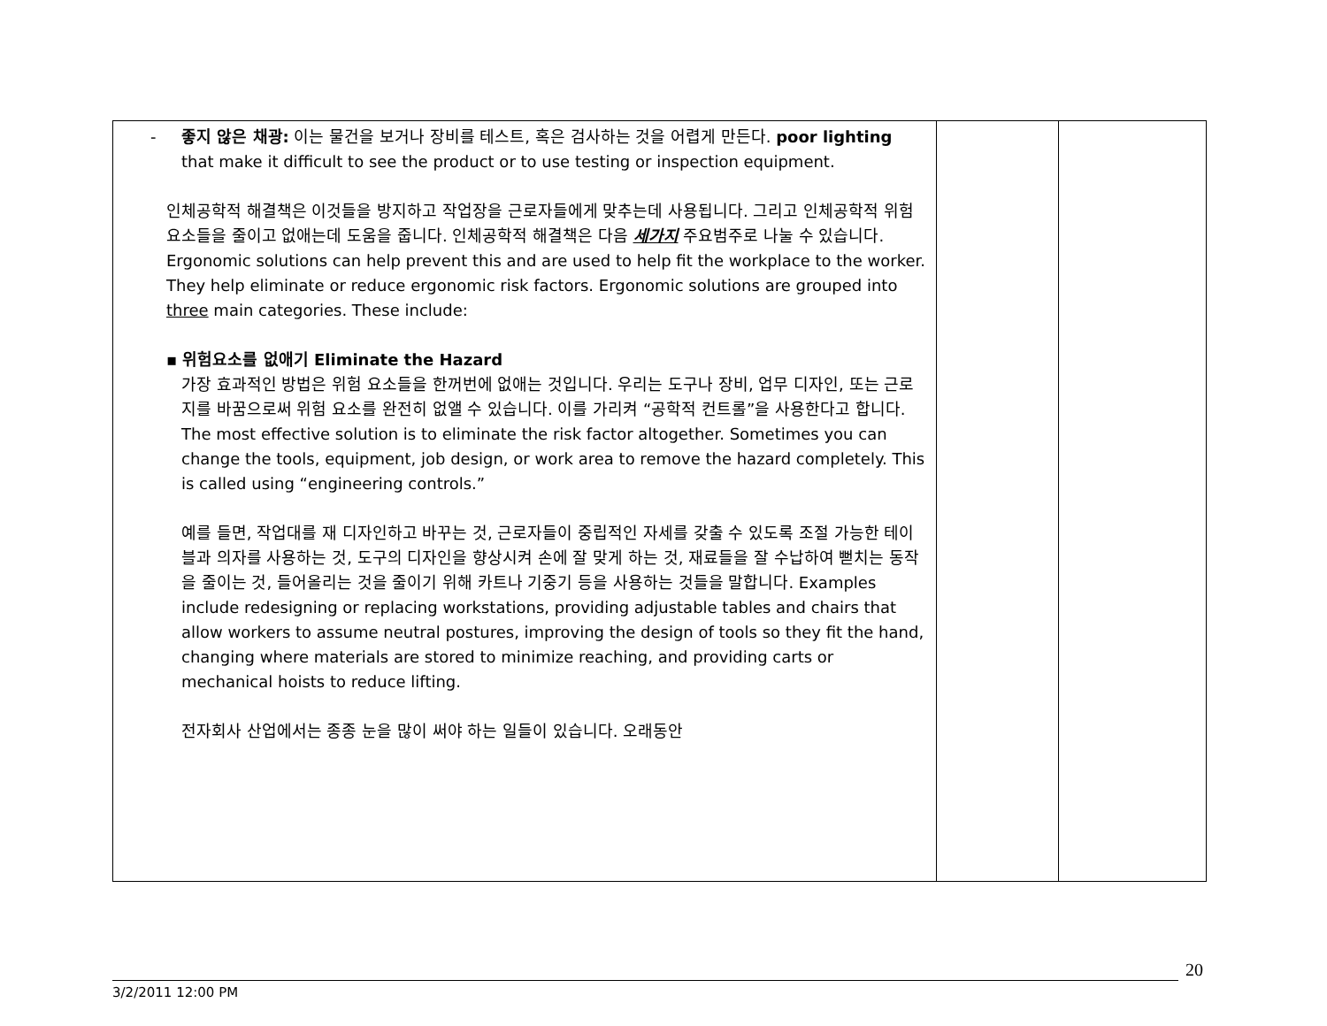| - 좋지 않은 채광: 이는 물건을 보거나 장비를 테스트, 혹은 검사하는 것을 어렵게 만든다. poor lighting that make it difficult to see the product or to use testing or inspection equipment. 인체공학적 해결책은 이것들을 방지하고 작업장을 근로자들에게 맞추는데 사용됩니다. 그리고 인체공학적 위험 요소들을 줄이고 없애는데 도움을 줍니다. 인체공학적 해결책은 다음 세가지 주요범주로 나눌 수 있습니다. Ergonomic solutions can help prevent this and are used to help fit the workplace to the worker. They help eliminate or reduce ergonomic risk factors. Ergonomic solutions are grouped into three main categories. These include: ▪ 위험요소를 없애기 Eliminate the Hazard 가장 효과적인 방법은 위험 요소들을 한꺼번에 없애는 것입니다. 우리는 도구나 장비, 업무 디자인, 또는 근로지를 바꿈으로써 위험 요소를 완전히 없앨 수 있습니다. 이를 가리켜 “공학적 컨트롤”을 사용한다고 합니다. The most effective solution is to eliminate the risk factor altogether. Sometimes you can change the tools, equipment, job design, or work area to remove the hazard completely. This is called using “engineering controls.” 예를 들면, 작업대를 재 디자인하고 바꾸는 것, 근로자들이 중립적인 자세를 갖출 수 있도록 조절 가능한 테이블과 의자를 사용하는 것, 도구의 디자인을 향상시켜 손에 잘 맞게 하는 것, 재료들을 잘 수납하여 뻗치는 동작을 줄이는 것, 들어올리는 것을 줄이기 위해 카트나 기중기 등을 사용하는 것들을 말합니다. Examples include redesigning or replacing workstations, providing adjustable tables and chairs that allow workers to assume neutral postures, improving the design of tools so they fit the hand, changing where materials are stored to minimize reaching, and providing carts or mechanical hoists to reduce lifting. 전자회사 산업에서는 종종 눈을 많이 써야 하는 일들이 있습니다. 오래동안 | | |
20
3/2/2011 12:00 PM